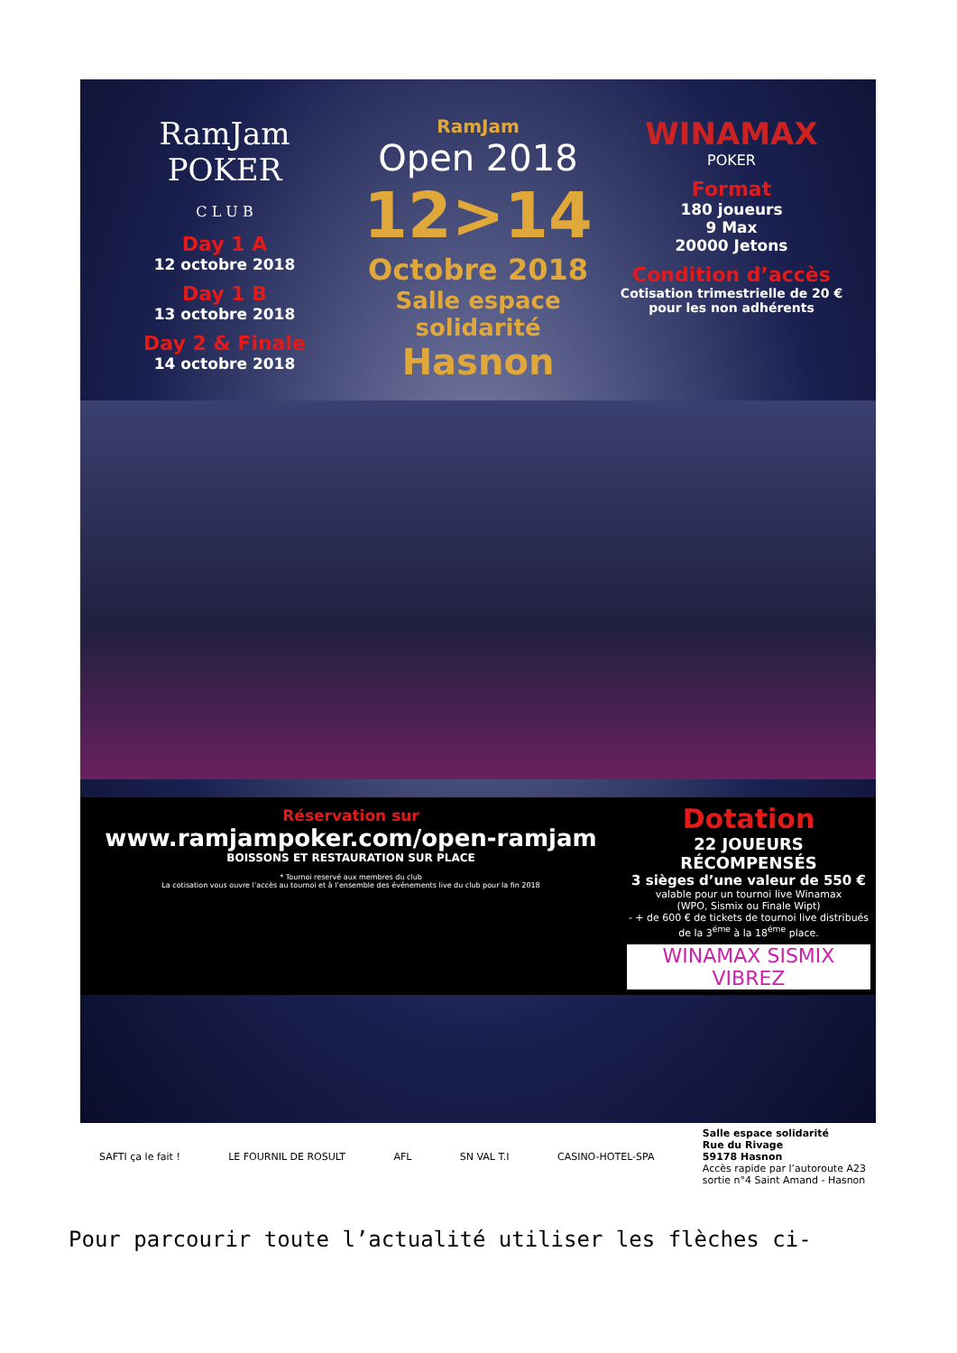RamJam POKER
C L U B
Day 1 A
12 octobre 2018
Day 1 B
13 octobre 2018
Day 2 & Finale
14 octobre 2018
RamJam
Open 2018
12>14
Octobre 2018
Salle espace solidarité
Hasnon
WINAMAX
POKER
Format
180 joueurs
9 Max
20000 Jetons
Condition d’accès
Cotisation trimestrielle de 20 €
pour les non adhérents
Réservation sur
www.ramjampoker.com/open-ramjam
BOISSONS ET RESTAURATION SUR PLACE
* Tournoi reservé aux membres du club
La cotisation vous ouvre l’accès au tournoi et à l’ensemble des événements live du club pour la fin 2018
Dotation
22 JOUEURS RÉCOMPENSÉS
3 sièges d’une valeur de 550 €
valable pour un tournoi live Winamax
(WPO, Sismix ou Finale Wipt)
- + de 600 € de tickets de tournoi live distribués de la 3<sup>éme</sup> à la 18<sup>éme</sup> place.
WINAMAX SISMIX VIBREZ
SAFTI ça le fait ! LE FOURNIL DE ROSULT AFL SN VAL T.I CASINO-HOTEL-SPA Salle espace solidarité
Rue du Rivage
59178 Hasnon
Accès rapide par l’autoroute A23
sortie n°4 Saint Amand - Hasnon
Pour parcourir toute l’actualité utiliser les flèches ci-